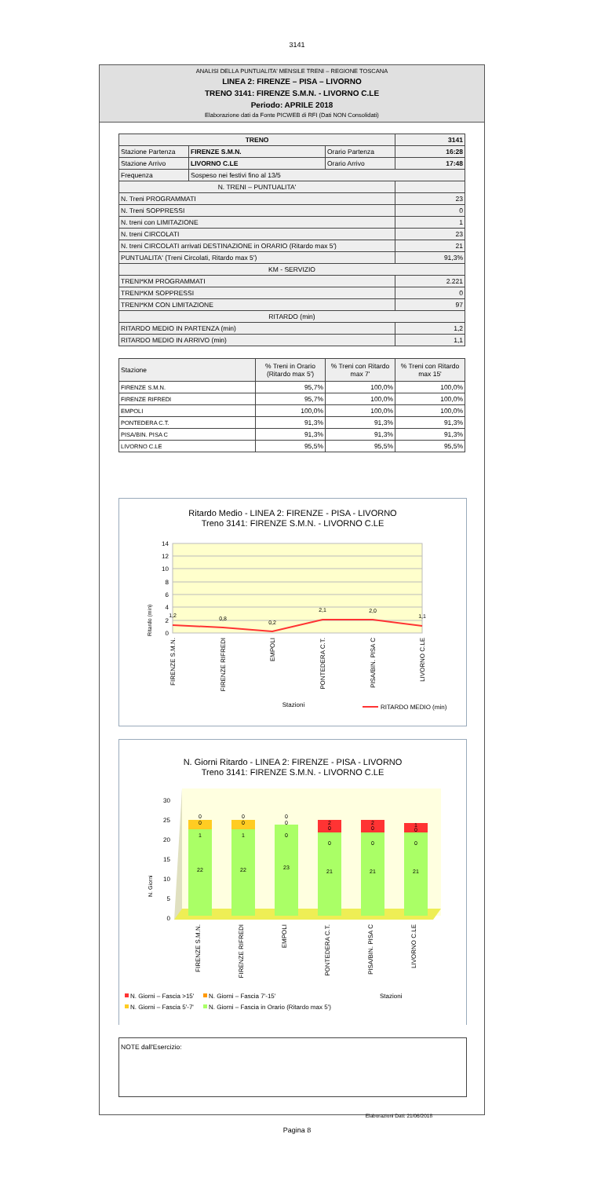3141
ANALISI DELLA PUNTUALITA' MENSILE TRENI – REGIONE TOSCANA
LINEA 2: FIRENZE – PISA – LIVORNO
TRENO 3141: FIRENZE S.M.N. - LIVORNO C.LE
Periodo: APRILE 2018
Elaborazione dati da Fonte PICWEB di RFI (Dati NON Consolidati)
| TRENO | | | 3141 |
| Stazione Partenza | FIRENZE S.M.N. | Orario Partenza | 16:28 |
| Stazione Arrivo | LIVORNO C.LE | Orario Arrivo | 17:48 |
| Frequenza | Sospeso nei festivi fino al 13/5 | | |
| N. TRENI – PUNTUALITA' | | | |
| N. Treni PROGRAMMATI | | | 23 |
| N. Treni SOPPRESSI | | | 0 |
| N. treni con LIMITAZIONE | | | 1 |
| N. treni CIRCOLATI | | | 23 |
| N. treni CIRCOLATI arrivati DESTINAZIONE in ORARIO (Ritardo max 5') | | | 21 |
| PUNTUALITA' (Treni Circolati, Ritardo max 5') | | | 91,3% |
| KM - SERVIZIO | | | |
| TRENI*KM PROGRAMMATI | | | 2.221 |
| TRENI*KM SOPPRESSI | | | 0 |
| TRENI*KM CON LIMITAZIONE | | | 97 |
| RITARDO (min) | | | |
| RITARDO MEDIO IN PARTENZA (min) | | | 1,2 |
| RITARDO MEDIO IN ARRIVO (min) | | | 1,1 |
| Stazione | % Treni in Orario (Ritardo max 5') | % Treni con Ritardo max 7' | % Treni con Ritardo max 15' |
| --- | --- | --- | --- |
| FIRENZE S.M.N. | 95,7% | 100,0% | 100,0% |
| FIRENZE RIFREDI | 95,7% | 100,0% | 100,0% |
| EMPOLI | 100,0% | 100,0% | 100,0% |
| PONTEDERA C.T. | 91,3% | 91,3% | 91,3% |
| PISA/BIN. PISA C | 91,3% | 91,3% | 91,3% |
| LIVORNO C.LE | 95,5% | 95,5% | 95,5% |
Ritardo Medio - LINEA 2: FIRENZE - PISA - LIVORNO
Treno 3141: FIRENZE S.M.N. - LIVORNO C.LE
14
12
10
8
6
4
2
0
Ritardo (min)
1,2
0,8
0,2
2,1
2,0
1,1
FIRENZE S.M.N.
FIRENZE RIFREDI
EMPOLI
PONTEDERA C.T.
PISA/BIN. PISA C
LIVORNO C.LE
Stazioni
RITARDO MEDIO (min)
N. Giorni Ritardo - LINEA 2: FIRENZE - PISA - LIVORNO
Treno 3141: FIRENZE S.M.N. - LIVORNO C.LE
30
25
20
15
10
5
0
N. Giorni
0
0
1
22
0
0
1
22
0
0
0
23
2
0
0
21
2
0
0
21
1
0
0
21
FIRENZE S.M.N.
FIRENZE RIFREDI
EMPOLI
PONTEDERA C.T.
PISA/BIN. PISA C
LIVORNO C.LE
N. Giorni – Fascia >15'
N. Giorni – Fascia 7'-15'
Stazioni
N. Giorni – Fascia 5'-7'
N. Giorni – Fascia in Orario (Ritardo max 5')
NOTE dall'Esercizio:
Elaborazioni Dati: 21/06/2018
Pagina 8